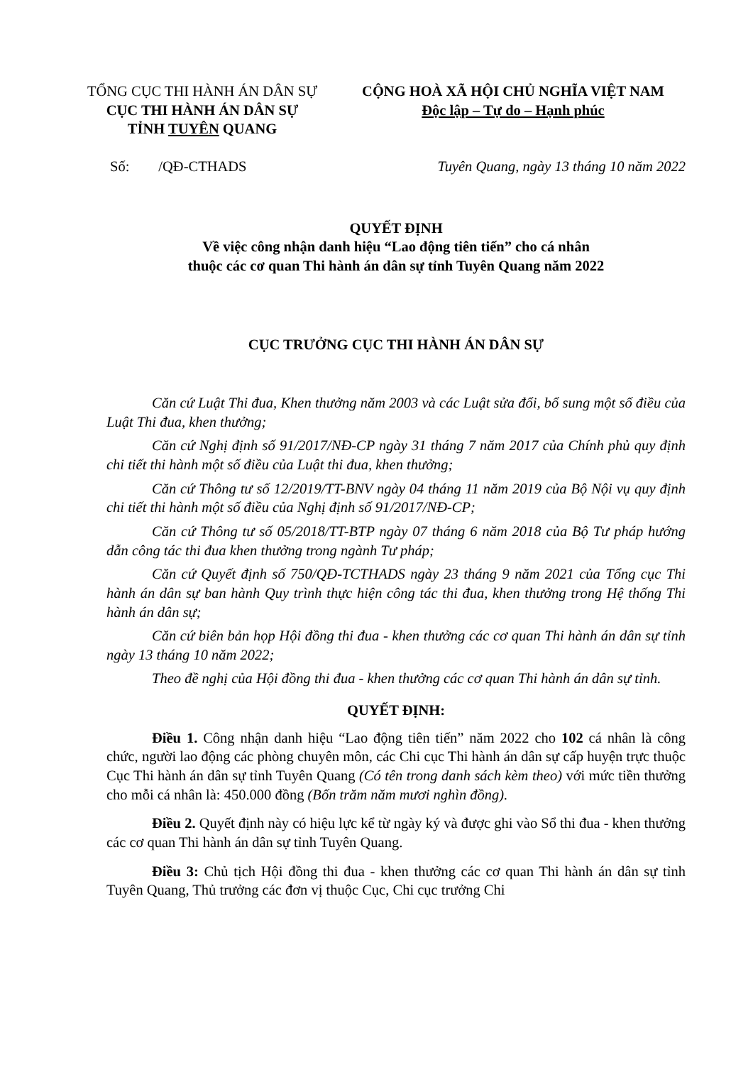TỔNG CỤC THI HÀNH ÁN DÂN SỰ
CỤC THI HÀNH ÁN DÂN SỰ
TỈNH TUYÊN QUANG
CỘNG HOÀ XÃ HỘI CHỦ NGHĨA VIỆT NAM
Độc lập – Tự do – Hạnh phúc
Số: /QĐ-CTHADS Tuyên Quang, ngày 13 tháng 10 năm 2022
QUYẾT ĐỊNH
Về việc công nhận danh hiệu “Lao động tiên tiến” cho cá nhân
thuộc các cơ quan Thi hành án dân sự tỉnh Tuyên Quang năm 2022
CỤC TRƯỞNG CỤC THI HÀNH ÁN DÂN SỰ
Căn cứ Luật Thi đua, Khen thưởng năm 2003 và các Luật sửa đổi, bổ sung một số điều của Luật Thi đua, khen thưởng;
Căn cứ Nghị định số 91/2017/NĐ-CP ngày 31 tháng 7 năm 2017 của Chính phủ quy định chi tiết thi hành một số điều của Luật thi đua, khen thưởng;
Căn cứ Thông tư số 12/2019/TT-BNV ngày 04 tháng 11 năm 2019 của Bộ Nội vụ quy định chi tiết thi hành một số điều của Nghị định số 91/2017/NĐ-CP;
Căn cứ Thông tư số 05/2018/TT-BTP ngày 07 tháng 6 năm 2018 của Bộ Tư pháp hướng dẫn công tác thi đua khen thưởng trong ngành Tư pháp;
Căn cứ Quyết định số 750/QĐ-TCTHADS ngày 23 tháng 9 năm 2021 của Tổng cục Thi hành án dân sự ban hành Quy trình thực hiện công tác thi đua, khen thưởng trong Hệ thống Thi hành án dân sự;
Căn cứ biên bản họp Hội đồng thi đua - khen thưởng các cơ quan Thi hành án dân sự tỉnh ngày 13 tháng 10 năm 2022;
Theo đề nghị của Hội đồng thi đua - khen thưởng các cơ quan Thi hành án dân sự tỉnh.
QUYẾT ĐỊNH:
Điều 1. Công nhận danh hiệu “Lao động tiên tiến” năm 2022 cho 102 cá nhân là công chức, người lao động các phòng chuyên môn, các Chi cục Thi hành án dân sự cấp huyện trực thuộc Cục Thi hành án dân sự tỉnh Tuyên Quang (Có tên trong danh sách kèm theo) với mức tiền thưởng cho mỗi cá nhân là: 450.000 đồng (Bốn trăm năm mươi nghìn đồng).
Điều 2. Quyết định này có hiệu lực kể từ ngày ký và được ghi vào Sổ thi đua - khen thưởng các cơ quan Thi hành án dân sự tỉnh Tuyên Quang.
Điều 3: Chủ tịch Hội đồng thi đua - khen thưởng các cơ quan Thi hành án dân sự tỉnh Tuyên Quang, Thủ trưởng các đơn vị thuộc Cục, Chi cục trưởng Chi